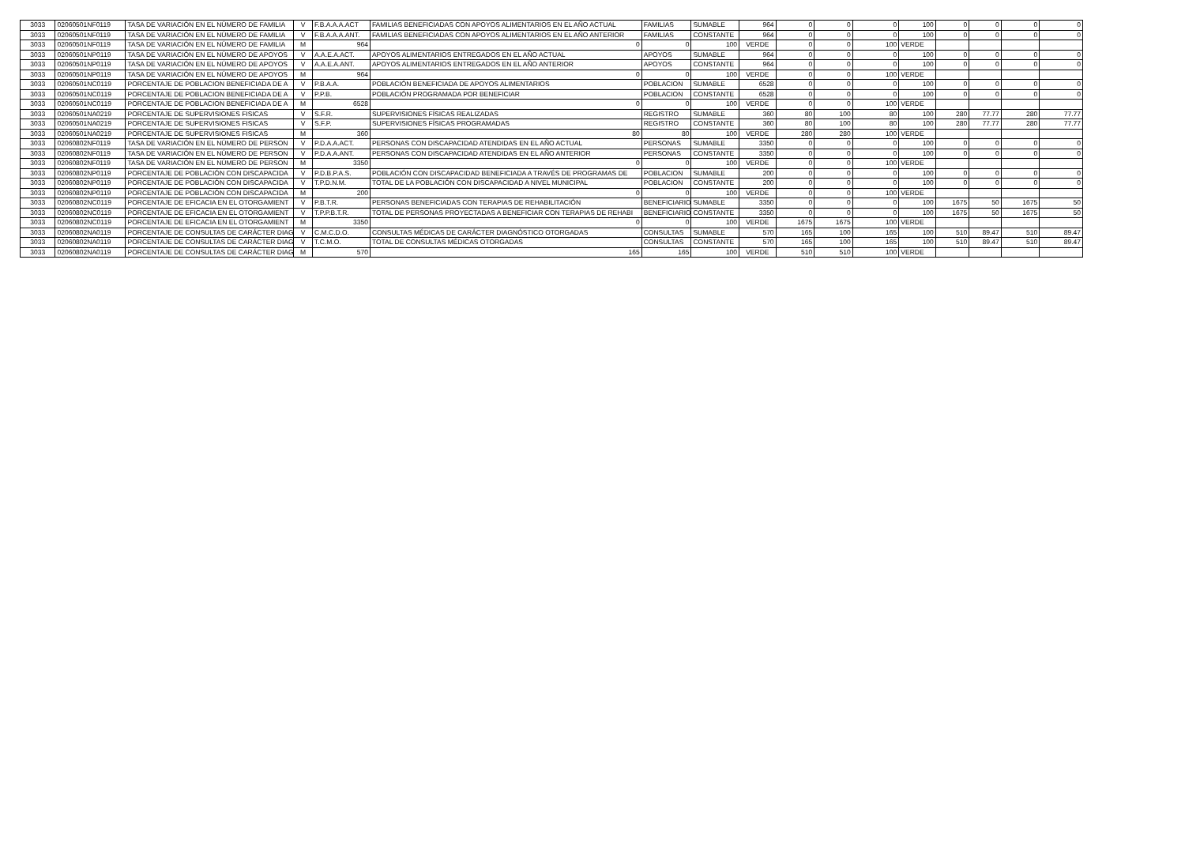| 3033 | 02060501NF0119 | TASA DE VARIACIÓN EN EL NÚMERO DE FAMILIA | V | F.B.A.A.A.ACT | FAMILIAS BENEFICIADAS CON APOYOS ALIMENTARIOS EN EL AÑO ACTUAL | FAMILIAS | SUMABLE | 964 | 0 | 0 | 0 | 100 | 0 | 0 | 0 | 0 |
| 3033 | 02060501NF0119 | TASA DE VARIACIÓN EN EL NÚMERO DE FAMILIA | V | F.B.A.A.A.ANT. | FAMILIAS BENEFICIADAS CON APOYOS ALIMENTARIOS EN EL AÑO ANTERIOR | FAMILIAS | CONSTANTE | 964 | 0 | 0 | 0 | 100 | 0 | 0 | 0 | 0 |
| 3033 | 02060501NF0119 | TASA DE VARIACIÓN EN EL NÚMERO DE FAMILIA | M | 964 | 0 | 0 | 100 | VERDE | 0 | 0 | 100 | VERDE | | | | |
| 3033 | 02060501NP0119 | TASA DE VARIACIÓN EN EL NÚMERO DE APOYOS | V | A.A.E.A.ACT. | APOYOS ALIMENTARIOS ENTREGADOS EN EL AÑO ACTUAL | APOYOS | SUMABLE | 964 | 0 | 0 | 0 | 100 | 0 | 0 | 0 | 0 |
| 3033 | 02060501NP0119 | TASA DE VARIACIÓN EN EL NÚMERO DE APOYOS | V | A.A.E.A.ANT. | APOYOS ALIMENTARIOS ENTREGADOS EN EL AÑO ANTERIOR | APOYOS | CONSTANTE | 964 | 0 | 0 | 0 | 100 | 0 | 0 | 0 | 0 |
| 3033 | 02060501NP0119 | TASA DE VARIACIÓN EN EL NÚMERO DE APOYOS | M | 964 | 0 | 0 | 100 | VERDE | 0 | 0 | 100 | VERDE | | | | |
| 3033 | 02060501NC0119 | PORCENTAJE DE POBLACION BENEFICIADA DE A | V | P.B.A.A. | POBLACIÓN BENEFICIADA DE APOYOS ALIMENTARIOS | POBLACION | SUMABLE | 6528 | 0 | 0 | 0 | 100 | 0 | 0 | 0 | 0 |
| 3033 | 02060501NC0119 | PORCENTAJE DE POBLACION BENEFICIADA DE A | V | P.P.B. | POBLACIÓN PROGRAMADA POR BENEFICIAR | POBLACION | CONSTANTE | 6528 | 0 | 0 | 0 | 100 | 0 | 0 | 0 | 0 |
| 3033 | 02060501NC0119 | PORCENTAJE DE POBLACION BENEFICIADA DE A | M | 6528 | 0 | 0 | 100 | VERDE | 0 | 0 | 100 | VERDE | | | | |
| 3033 | 02060501NA0219 | PORCENTAJE DE SUPERVISIONES FISICAS | V | S.F.R. | SUPERVISIONES FÍSICAS REALIZADAS | REGISTRO | SUMABLE | 360 | 80 | 100 | 80 | 100 | 280 | 77.77 | 280 | 77.77 |
| 3033 | 02060501NA0219 | PORCENTAJE DE SUPERVISIONES FISICAS | V | S.F.P. | SUPERVISIONES FÍSICAS PROGRAMADAS | REGISTRO | CONSTANTE | 360 | 80 | 100 | 80 | 100 | 280 | 77.77 | 280 | 77.77 |
| 3033 | 02060501NA0219 | PORCENTAJE DE SUPERVISIONES FISICAS | M | 360 | 80 | 80 | 100 | VERDE | 280 | 280 | 100 | VERDE | | | | |
| 3033 | 02060802NF0119 | TASA DE VARIACIÓN EN EL NÚMERO DE PERSON | V | P.D.A.A.ACT. | PERSONAS CON DISCAPACIDAD ATENDIDAS EN EL AÑO ACTUAL | PERSONAS | SUMABLE | 3350 | 0 | 0 | 0 | 100 | 0 | 0 | 0 | 0 |
| 3033 | 02060802NF0119 | TASA DE VARIACIÓN EN EL NÚMERO DE PERSON | V | P.D.A.A.ANT. | PERSONAS CON DISCAPACIDAD ATENDIDAS EN EL AÑO ANTERIOR | PERSONAS | CONSTANTE | 3350 | 0 | 0 | 0 | 100 | 0 | 0 | 0 | 0 |
| 3033 | 02060802NF0119 | TASA DE VARIACIÓN EN EL NÚMERO DE PERSON | M | 3350 | 0 | 0 | 100 | VERDE | 0 | 0 | 100 | VERDE | | | | |
| 3033 | 02060802NP0119 | PORCENTAJE DE POBLACIÓN CON DISCAPACIDA | V | P.D.B.P.A.S. | POBLACIÓN CON DISCAPACIDAD BENEFICIADA A TRAVÉS DE PROGRAMAS DE | POBLACION | SUMABLE | 200 | 0 | 0 | 0 | 100 | 0 | 0 | 0 | 0 |
| 3033 | 02060802NP0119 | PORCENTAJE DE POBLACIÓN CON DISCAPACIDA | V | T.P.D.N.M. | TOTAL DE LA POBLACIÓN CON DISCAPACIDAD A NIVEL MUNICIPAL | POBLACION | CONSTANTE | 200 | 0 | 0 | 0 | 100 | 0 | 0 | 0 | 0 |
| 3033 | 02060802NP0119 | PORCENTAJE DE POBLACIÓN CON DISCAPACIDA | M | 200 | 0 | 0 | 100 | VERDE | 0 | 0 | 100 | VERDE | | | | |
| 3033 | 02060802NC0119 | PORCENTAJE DE EFICACIA EN EL OTORGAMIENT | V | P.B.T.R. | PERSONAS BENEFICIADAS CON TERAPIAS DE REHABILITACIÓN | BENEFICIARIO | SUMABLE | 3350 | 0 | 0 | 0 | 100 | 1675 | 50 | 1675 | 50 |
| 3033 | 02060802NC0119 | PORCENTAJE DE EFICACIA EN EL OTORGAMIENT | V | T.P.P.B.T.R. | TOTAL DE PERSONAS PROYECTADAS A BENEFICIAR CON TERAPIAS DE REHABI | BENEFICIARIO | CONSTANTE | 3350 | 0 | 0 | 0 | 100 | 1675 | 50 | 1675 | 50 |
| 3033 | 02060802NC0119 | PORCENTAJE DE EFICACIA EN EL OTORGAMIENT | M | 3350 | 0 | 0 | 100 | VERDE | 1675 | 1675 | 100 | VERDE | | | | |
| 3033 | 02060802NA0119 | PORCENTAJE DE CONSULTAS DE CARÁCTER DIAG | V | C.M.C.D.O. | CONSULTAS MÉDICAS DE CARÁCTER DIAGNÓSTICO OTORGADAS | CONSULTAS | SUMABLE | 570 | 165 | 100 | 165 | 100 | 510 | 89.47 | 510 | 89.47 |
| 3033 | 02060802NA0119 | PORCENTAJE DE CONSULTAS DE CARÁCTER DIAG | V | T.C.M.O. | TOTAL DE CONSULTAS MÉDICAS OTORGADAS | CONSULTAS | CONSTANTE | 570 | 165 | 100 | 165 | 100 | 510 | 89.47 | 510 | 89.47 |
| 3033 | 02060802NA0119 | PORCENTAJE DE CONSULTAS DE CARÁCTER DIAG | M | 570 | 165 | 165 | 100 | VERDE | 510 | 510 | 100 | VERDE | | | | |